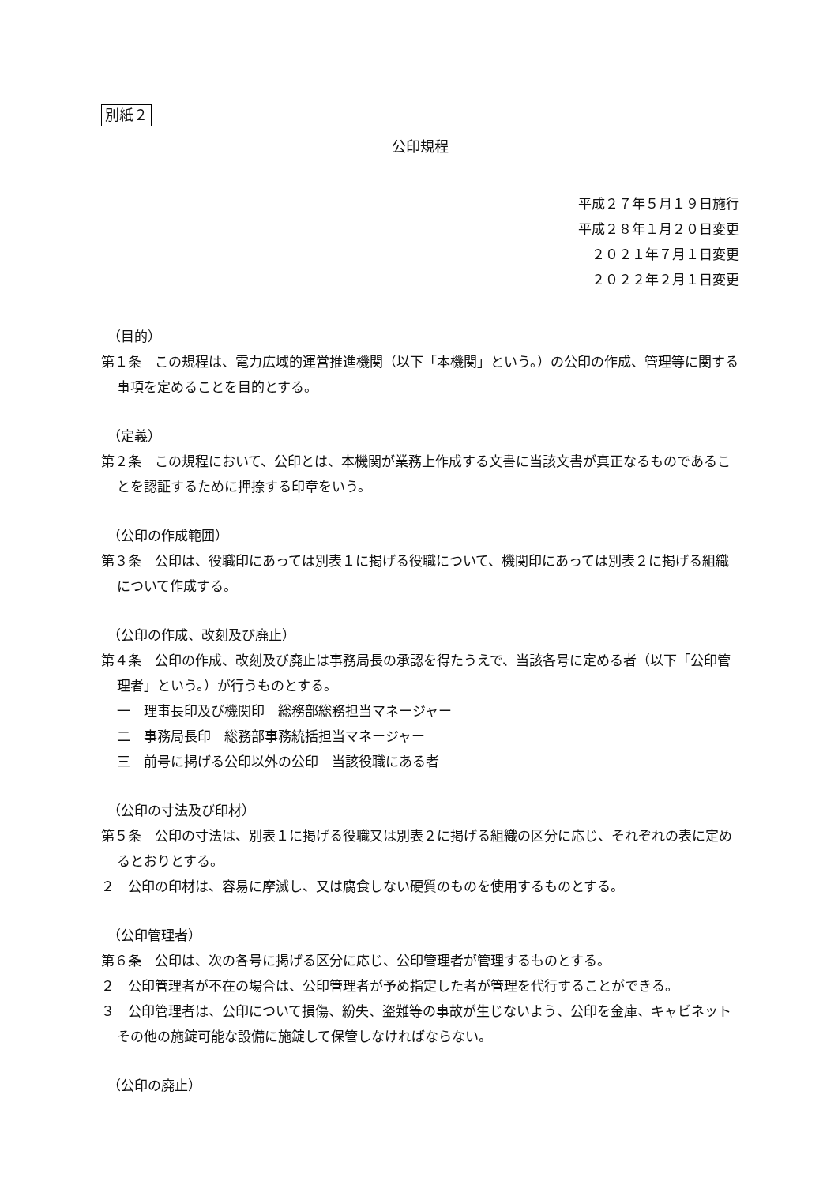別紙２
公印規程
平成２７年５月１９日施行
平成２８年１月２０日変更
２０２１年７月１日変更
２０２２年２月１日変更
（目的）
第１条　この規程は、電力広域的運営推進機関（以下「本機関」という。）の公印の作成、管理等に関する事項を定めることを目的とする。
（定義）
第２条　この規程において、公印とは、本機関が業務上作成する文書に当該文書が真正なるものであることを認証するために押捺する印章をいう。
（公印の作成範囲）
第３条　公印は、役職印にあっては別表１に掲げる役職について、機関印にあっては別表２に掲げる組織について作成する。
（公印の作成、改刻及び廃止）
第４条　公印の作成、改刻及び廃止は事務局長の承認を得たうえで、当該各号に定める者（以下「公印管理者」という。）が行うものとする。
一　理事長印及び機関印　総務部総務担当マネージャー
二　事務局長印　総務部事務統括担当マネージャー
三　前号に掲げる公印以外の公印　当該役職にある者
（公印の寸法及び印材）
第５条　公印の寸法は、別表１に掲げる役職又は別表２に掲げる組織の区分に応じ、それぞれの表に定めるとおりとする。
２　公印の印材は、容易に摩滅し、又は腐食しない硬質のものを使用するものとする。
（公印管理者）
第６条　公印は、次の各号に掲げる区分に応じ、公印管理者が管理するものとする。
２　公印管理者が不在の場合は、公印管理者が予め指定した者が管理を代行することができる。
３　公印管理者は、公印について損傷、紛失、盗難等の事故が生じないよう、公印を金庫、キャビネットその他の施錠可能な設備に施錠して保管しなければならない。
（公印の廃止）